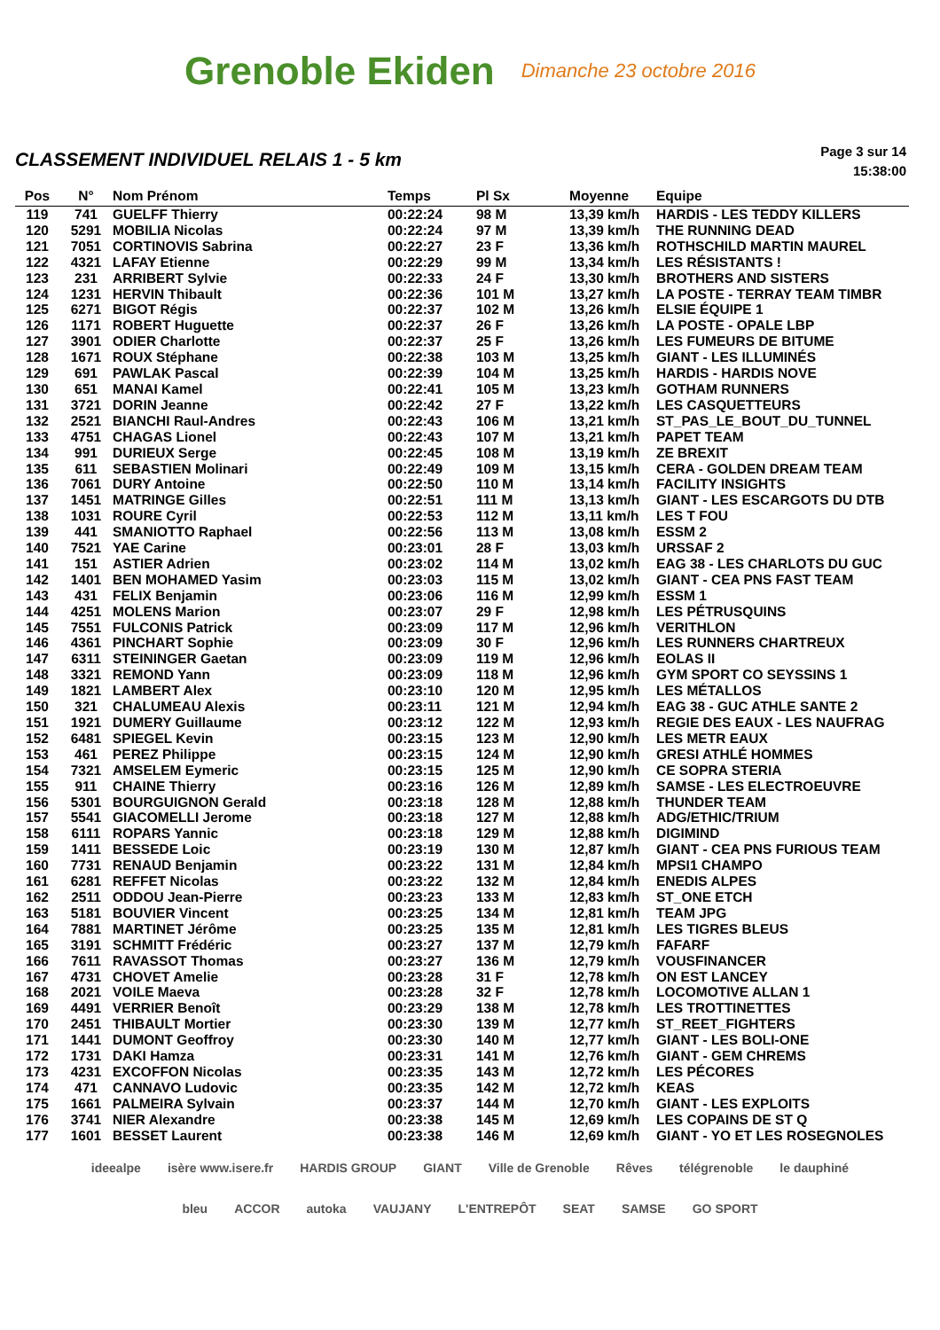Grenoble Ekiden Dimanche 23 octobre 2016
CLASSEMENT INDIVIDUEL RELAIS 1 - 5 km
Page 3 sur 14
15:38:00
| Pos | N° | Nom Prénom | Temps | Pl Sx | Moyenne | Equipe |
| --- | --- | --- | --- | --- | --- | --- |
| 119 | 741 | GUELFF Thierry | 00:22:24 | 98 M | 13,39 km/h | HARDIS - LES TEDDY KILLERS |
| 120 | 5291 | MOBILIA Nicolas | 00:22:24 | 97 M | 13,39 km/h | THE RUNNING DEAD |
| 121 | 7051 | CORTINOVIS Sabrina | 00:22:27 | 23 F | 13,36 km/h | ROTHSCHILD MARTIN MAUREL |
| 122 | 4321 | LAFAY Etienne | 00:22:29 | 99 M | 13,34 km/h | LES RÉSISTANTS ! |
| 123 | 231 | ARRIBERT Sylvie | 00:22:33 | 24 F | 13,30 km/h | BROTHERS AND SISTERS |
| 124 | 1231 | HERVIN Thibault | 00:22:36 | 101 M | 13,27 km/h | LA POSTE - TERRAY TEAM TIMBR |
| 125 | 6271 | BIGOT Régis | 00:22:37 | 102 M | 13,26 km/h | ELSIE ÉQUIPE 1 |
| 126 | 1171 | ROBERT Huguette | 00:22:37 | 26 F | 13,26 km/h | LA POSTE - OPALE LBP |
| 127 | 3901 | ODIER Charlotte | 00:22:37 | 25 F | 13,26 km/h | LES FUMEURS DE BITUME |
| 128 | 1671 | ROUX Stéphane | 00:22:38 | 103 M | 13,25 km/h | GIANT - LES ILLUMINÉS |
| 129 | 691 | PAWLAK Pascal | 00:22:39 | 104 M | 13,25 km/h | HARDIS - HARDIS NOVE |
| 130 | 651 | MANAI Kamel | 00:22:41 | 105 M | 13,23 km/h | GOTHAM RUNNERS |
| 131 | 3721 | DORIN Jeanne | 00:22:42 | 27 F | 13,22 km/h | LES CASQUETTEURS |
| 132 | 2521 | BIANCHI Raul-Andres | 00:22:43 | 106 M | 13,21 km/h | ST_PAS_LE_BOUT_DU_TUNNEL |
| 133 | 4751 | CHAGAS Lionel | 00:22:43 | 107 M | 13,21 km/h | PAPET TEAM |
| 134 | 991 | DURIEUX Serge | 00:22:45 | 108 M | 13,19 km/h | ZE BREXIT |
| 135 | 611 | SEBASTIEN Molinari | 00:22:49 | 109 M | 13,15 km/h | CERA - GOLDEN DREAM TEAM |
| 136 | 7061 | DURY Antoine | 00:22:50 | 110 M | 13,14 km/h | FACILITY INSIGHTS |
| 137 | 1451 | MATRINGE Gilles | 00:22:51 | 111 M | 13,13 km/h | GIANT - LES ESCARGOTS DU DTB |
| 138 | 1031 | ROURE Cyril | 00:22:53 | 112 M | 13,11 km/h | LES T FOU |
| 139 | 441 | SMANIOTTO Raphael | 00:22:56 | 113 M | 13,08 km/h | ESSM 2 |
| 140 | 7521 | YAE Carine | 00:23:01 | 28 F | 13,03 km/h | URSSAF 2 |
| 141 | 151 | ASTIER Adrien | 00:23:02 | 114 M | 13,02 km/h | EAG 38 - LES CHARLOTS DU GUC |
| 142 | 1401 | BEN MOHAMED Yasim | 00:23:03 | 115 M | 13,02 km/h | GIANT - CEA PNS FAST TEAM |
| 143 | 431 | FELIX Benjamin | 00:23:06 | 116 M | 12,99 km/h | ESSM 1 |
| 144 | 4251 | MOLENS Marion | 00:23:07 | 29 F | 12,98 km/h | LES PÉTRUSQUINS |
| 145 | 7551 | FULCONIS Patrick | 00:23:09 | 117 M | 12,96 km/h | VERITHLON |
| 146 | 4361 | PINCHART Sophie | 00:23:09 | 30 F | 12,96 km/h | LES RUNNERS CHARTREUX |
| 147 | 6311 | STEININGER Gaetan | 00:23:09 | 119 M | 12,96 km/h | EOLAS II |
| 148 | 3321 | REMOND Yann | 00:23:09 | 118 M | 12,96 km/h | GYM SPORT CO SEYSSINS 1 |
| 149 | 1821 | LAMBERT Alex | 00:23:10 | 120 M | 12,95 km/h | LES MÉTALLOS |
| 150 | 321 | CHALUMEAU Alexis | 00:23:11 | 121 M | 12,94 km/h | EAG 38 - GUC ATHLE SANTE 2 |
| 151 | 1921 | DUMERY Guillaume | 00:23:12 | 122 M | 12,93 km/h | REGIE DES EAUX - LES NAUFRAG |
| 152 | 6481 | SPIEGEL Kevin | 00:23:15 | 123 M | 12,90 km/h | LES METR EAUX |
| 153 | 461 | PEREZ Philippe | 00:23:15 | 124 M | 12,90 km/h | GRESI ATHLÉ HOMMES |
| 154 | 7321 | AMSELEM Eymeric | 00:23:15 | 125 M | 12,90 km/h | CE SOPRA STERIA |
| 155 | 911 | CHAINE Thierry | 00:23:16 | 126 M | 12,89 km/h | SAMSE - LES ELECTROEUVRE |
| 156 | 5301 | BOURGUIGNON Gerald | 00:23:18 | 128 M | 12,88 km/h | THUNDER TEAM |
| 157 | 5541 | GIACOMELLI Jerome | 00:23:18 | 127 M | 12,88 km/h | ADG/ETHIC/TRIUM |
| 158 | 6111 | ROPARS Yannic | 00:23:18 | 129 M | 12,88 km/h | DIGIMIND |
| 159 | 1411 | BESSEDE Loic | 00:23:19 | 130 M | 12,87 km/h | GIANT - CEA PNS FURIOUS TEAM |
| 160 | 7731 | RENAUD Benjamin | 00:23:22 | 131 M | 12,84 km/h | MPSI1 CHAMPO |
| 161 | 6281 | REFFET Nicolas | 00:23:22 | 132 M | 12,84 km/h | ENEDIS ALPES |
| 162 | 2511 | ODDOU Jean-Pierre | 00:23:23 | 133 M | 12,83 km/h | ST_ONE ETCH |
| 163 | 5181 | BOUVIER Vincent | 00:23:25 | 134 M | 12,81 km/h | TEAM JPG |
| 164 | 7881 | MARTINET Jérôme | 00:23:25 | 135 M | 12,81 km/h | LES TIGRES BLEUS |
| 165 | 3191 | SCHMITT Frédéric | 00:23:27 | 137 M | 12,79 km/h | FAFARF |
| 166 | 7611 | RAVASSOT Thomas | 00:23:27 | 136 M | 12,79 km/h | VOUSFINANCER |
| 167 | 4731 | CHOVET Amelie | 00:23:28 | 31 F | 12,78 km/h | ON EST LANCEY |
| 168 | 2021 | VOILE Maeva | 00:23:28 | 32 F | 12,78 km/h | LOCOMOTIVE ALLAN 1 |
| 169 | 4491 | VERRIER Benoît | 00:23:29 | 138 M | 12,78 km/h | LES TROTTINETTES |
| 170 | 2451 | THIBAULT Mortier | 00:23:30 | 139 M | 12,77 km/h | ST_REET_FIGHTERS |
| 171 | 1441 | DUMONT Geoffroy | 00:23:30 | 140 M | 12,77 km/h | GIANT - LES BOLI-ONE |
| 172 | 1731 | DAKI Hamza | 00:23:31 | 141 M | 12,76 km/h | GIANT - GEM CHREMS |
| 173 | 4231 | EXCOFFON Nicolas | 00:23:35 | 143 M | 12,72 km/h | LES PÉCORES |
| 174 | 471 | CANNAVO Ludovic | 00:23:35 | 142 M | 12,72 km/h | KEAS |
| 175 | 1661 | PALMEIRA Sylvain | 00:23:37 | 144 M | 12,70 km/h | GIANT - LES EXPLOITS |
| 176 | 3741 | NIER Alexandre | 00:23:38 | 145 M | 12,69 km/h | LES COPAINS DE ST Q |
| 177 | 1601 | BESSET Laurent | 00:23:38 | 146 M | 12,69 km/h | GIANT - YO ET LES ROSEGNOLES |
ideealpe isère www.isere.fr HARDIS GROUP GIANT Ville de Grenoble Rêves télégrenoble le dauphiné bleu ACCOR autoka VAUJANY L'ENTREPÔT SEAT SAMSE GO SPORT